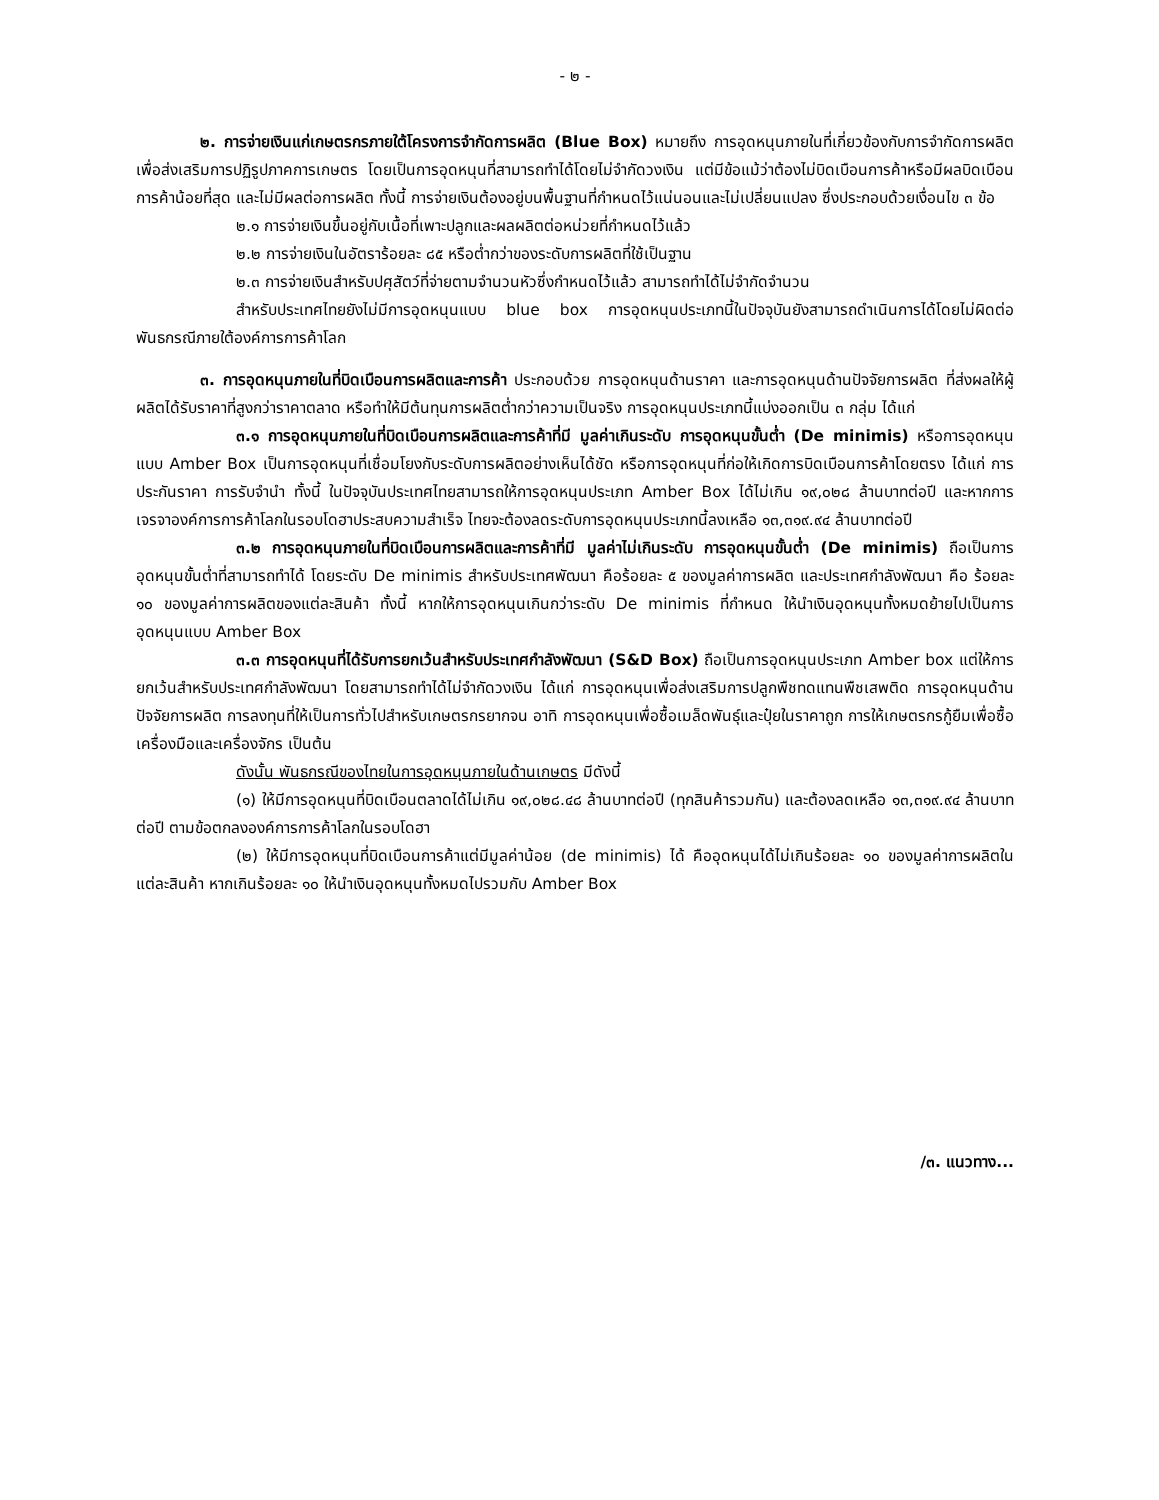- ๒ -
๒. การจ่ายเงินแก่เกษตรกรภายใต้โครงการจำกัดการผลิต (Blue Box) หมายถึง การอุดหนุนภายในที่เกี่ยวข้องกับการจำกัดการผลิต เพื่อส่งเสริมการปฏิรูปภาคการเกษตร โดยเป็นการอุดหนุนที่สามารถทำได้โดยไม่จำกัดวงเงิน แต่มีข้อแม้ว่าต้องไม่บิดเบือนการค้าหรือมีผลบิดเบือนการค้าน้อยที่สุด และไม่มีผลต่อการผลิต ทั้งนี้ การจ่ายเงินต้องอยู่บนพื้นฐานที่กำหนดไว้แน่นอนและไม่เปลี่ยนแปลง ซึ่งประกอบด้วยเงื่อนไข ๓ ข้อ
๒.๑ การจ่ายเงินขึ้นอยู่กับเนื้อที่เพาะปลูกและผลผลิตต่อหน่วยที่กำหนดไว้แล้ว
๒.๒ การจ่ายเงินในอัตราร้อยละ ๘๕ หรือต่ำกว่าของระดับการผลิตที่ใช้เป็นฐาน
๒.๓ การจ่ายเงินสำหรับปศุสัตว์ที่จ่ายตามจำนวนหัวซึ่งกำหนดไว้แล้ว สามารถทำได้ไม่จำกัดจำนวน
สำหรับประเทศไทยยังไม่มีการอุดหนุนแบบ blue box การอุดหนุนประเภทนี้ในปัจจุบันยังสามารถดำเนินการได้โดยไม่ผิดต่อพันธกรณีภายใต้องค์การการค้าโลก
๓. การอุดหนุนภายในที่บิดเบือนการผลิตและการค้า ประกอบด้วย การอุดหนุนด้านราคา และการอุดหนุนด้านปัจจัยการผลิต ที่ส่งผลให้ผู้ผลิตได้รับราคาที่สูงกว่าราคาตลาด หรือทำให้มีต้นทุนการผลิตต่ำกว่าความเป็นจริง การอุดหนุนประเภทนี้แบ่งออกเป็น ๓ กลุ่ม ได้แก่
๓.๑ การอุดหนุนภายในที่บิดเบือนการผลิตและการค้าที่มี มูลค่าเกินระดับ การอุดหนุนขั้นต่ำ (De minimis) หรือการอุดหนุนแบบ Amber Box เป็นการอุดหนุนที่เชื่อมโยงกับระดับการผลิตอย่างเห็นได้ชัด หรือการอุดหนุนที่ก่อให้เกิดการบิดเบือนการค้าโดยตรง ได้แก่ การประกันราคา การรับจำนำ ทั้งนี้ ในปัจจุบันประเทศไทยสามารถให้การอุดหนุนประเภท Amber Box ได้ไม่เกิน ๑๙,๐๒๘ ล้านบาทต่อปี และหากการเจรจาองค์การการค้าโลกในรอบโดฮาประสบความสำเร็จ ไทยจะต้องลดระดับการอุดหนุนประเภทนี้ลงเหลือ ๑๓,๓๑๙.๙๔ ล้านบาทต่อปี
๓.๒ การอุดหนุนภายในที่บิดเบือนการผลิตและการค้าที่มี มูลค่าไม่เกินระดับ การอุดหนุนขั้นต่ำ (De minimis) ถือเป็นการอุดหนุนขั้นต่ำที่สามารถทำได้ โดยระดับ De minimis สำหรับประเทศพัฒนา คือร้อยละ ๕ ของมูลค่าการผลิต และประเทศกำลังพัฒนา คือ ร้อยละ ๑๐ ของมูลค่าการผลิตของแต่ละสินค้า ทั้งนี้ หากให้การอุดหนุนเกินกว่าระดับ De minimis ที่กำหนด ให้นำเงินอุดหนุนทั้งหมดย้ายไปเป็นการอุดหนุนแบบ Amber Box
๓.๓ การอุดหนุนที่ได้รับการยกเว้นสำหรับประเทศกำลังพัฒนา (S&D Box) ถือเป็นการอุดหนุนประเภท Amber box แต่ให้การยกเว้นสำหรับประเทศกำลังพัฒนา โดยสามารถทำได้ไม่จำกัดวงเงิน ได้แก่ การอุดหนุนเพื่อส่งเสริมการปลูกพืชทดแทนพืชเสพติด การอุดหนุนด้านปัจจัยการผลิต การลงทุนที่ให้เป็นการทั่วไปสำหรับเกษตรกรยากจน อาทิ การอุดหนุนเพื่อซื้อเมล็ดพันธุ์และปุ๋ยในราคาถูก การให้เกษตรกรกู้ยืมเพื่อซื้อเครื่องมือและเครื่องจักร เป็นต้น
ดังนั้น พันธกรณีของไทยในการอุดหนุนภายในด้านเกษตร มีดังนี้
(๑) ให้มีการอุดหนุนที่บิดเบือนตลาดได้ไม่เกิน ๑๙,๐๒๘.๔๘ ล้านบาทต่อปี (ทุกสินค้ารวมกัน) และต้องลดเหลือ ๑๓,๓๑๙.๙๔ ล้านบาทต่อปี ตามข้อตกลงองค์การการค้าโลกในรอบโดฮา
(๒) ให้มีการอุดหนุนที่บิดเบือนการค้าแต่มีมูลค่าน้อย (de minimis) ได้ คืออุดหนุนได้ไม่เกินร้อยละ ๑๐ ของมูลค่าการผลิตในแต่ละสินค้า หากเกินร้อยละ ๑๐ ให้นำเงินอุดหนุนทั้งหมดไปรวมกับ Amber Box
/๓. แนวทาง...